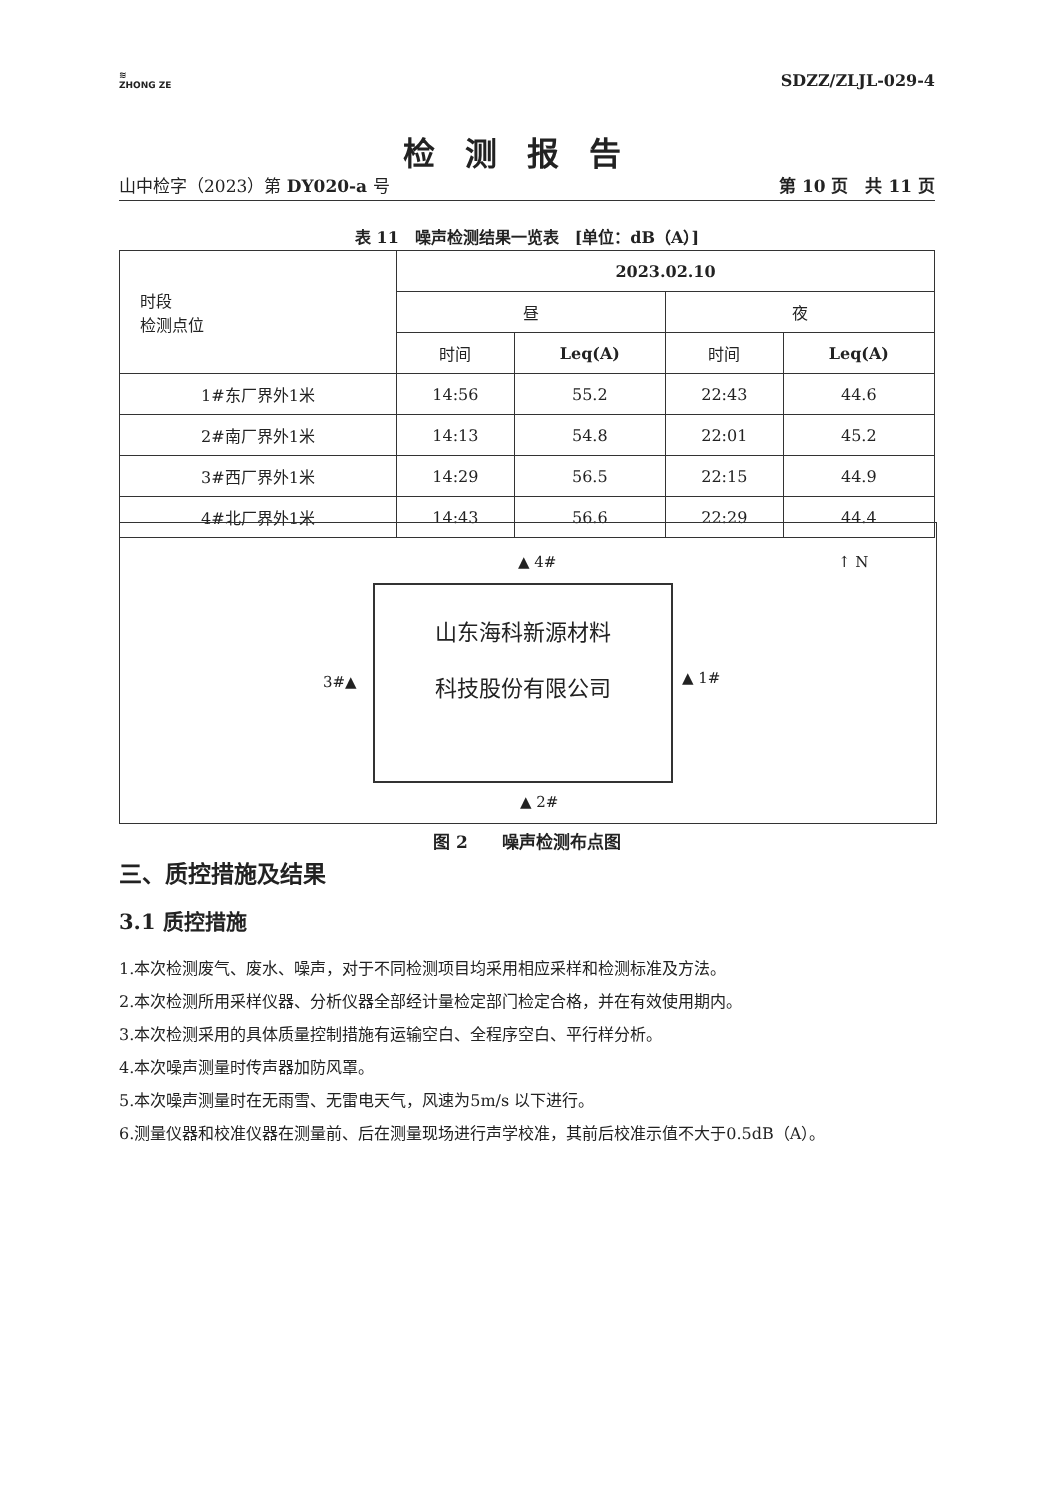≋
ZHONG ZE
SDZZ/ZLJL-029-4
检测报告
山中检字（2023）第 DY020-a 号 第 10 页　共 11 页
表 11　噪声检测结果一览表　[单位：dB（A）]
| 时段 检测点位 | 2023.02.10 | | | |
| --- | --- | --- | --- | --- |
| | 昼 | | 夜 | |
| | 时间 | Leq(A) | 时间 | Leq(A) |
| 1#东厂界外1米 | 14:56 | 55.2 | 22:43 | 44.6 |
| 2#南厂界外1米 | 14:13 | 54.8 | 22:01 | 45.2 |
| 3#西厂界外1米 | 14:29 | 56.5 | 22:15 | 44.9 |
| 4#北厂界外1米 | 14:43 | 56.6 | 22:29 | 44.4 |
▲ 4# ↑ N
山东海科新源材料
科技股份有限公司
3#▲ ▲ 1#
▲ 2#
图 2　　噪声检测布点图
三、质控措施及结果
3.1 质控措施
1.本次检测废气、废水、噪声，对于不同检测项目均采用相应采样和检测标准及方法。
2.本次检测所用采样仪器、分析仪器全部经计量检定部门检定合格，并在有效使用期内。
3.本次检测采用的具体质量控制措施有运输空白、全程序空白、平行样分析。
4.本次噪声测量时传声器加防风罩。
5.本次噪声测量时在无雨雪、无雷电天气，风速为5m/s 以下进行。
6.测量仪器和校准仪器在测量前、后在测量现场进行声学校准，其前后校准示值不大于0.5dB（A）。